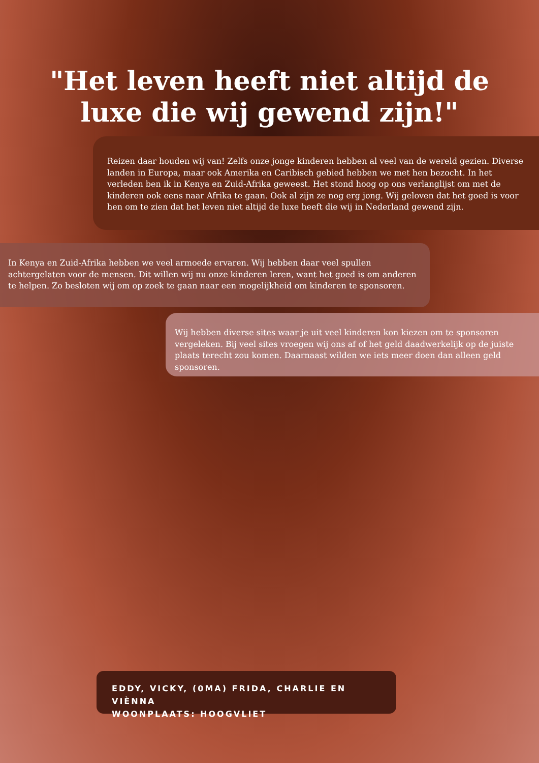"Het leven heeft niet altijd de luxe die wij gewend zijn!"
Reizen daar houden wij van! Zelfs onze jonge kinderen hebben al veel van de wereld gezien. Diverse landen in Europa, maar ook Amerika en Caribisch gebied hebben we met hen bezocht. In het verleden ben ik in Kenya en Zuid-Afrika geweest. Het stond hoog op ons verlanglijst om met de kinderen ook eens naar Afrika te gaan. Ook al zijn ze nog erg jong. Wij geloven dat het goed is voor hen om te zien dat het leven niet altijd de luxe heeft die wij in Nederland gewend zijn.
In Kenya en Zuid-Afrika hebben we veel armoede ervaren. Wij hebben daar veel spullen achtergelaten voor de mensen. Dit willen wij nu onze kinderen leren, want het goed is om anderen te helpen. Zo besloten wij om op zoek te gaan naar een mogelijkheid om kinderen te sponsoren.
Wij hebben diverse sites waar je uit veel kinderen kon kiezen om te sponsoren vergeleken. Bij veel sites vroegen wij ons af of het geld daadwerkelijk op de juiste plaats terecht zou komen. Daarnaast wilden we iets meer doen dan alleen geld sponsoren.
EDDY, VICKY, (0MA) FRIDA, CHARLIE EN VIÈNNA
WOONPLAATS: HOOGVLIET